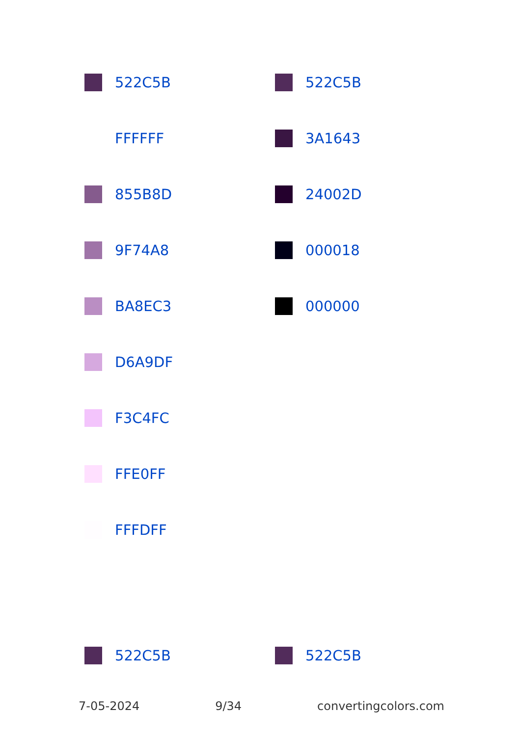522C5B
FFFFFF
855B8D
9F74A8
BA8EC3
D6A9DF
F3C4FC
FFE0FF
FFFDFF
522C5B
3A1643
24002D
000018
000000
522C5B 522C5B
7-05-2024 9/34 convertingcolors.com